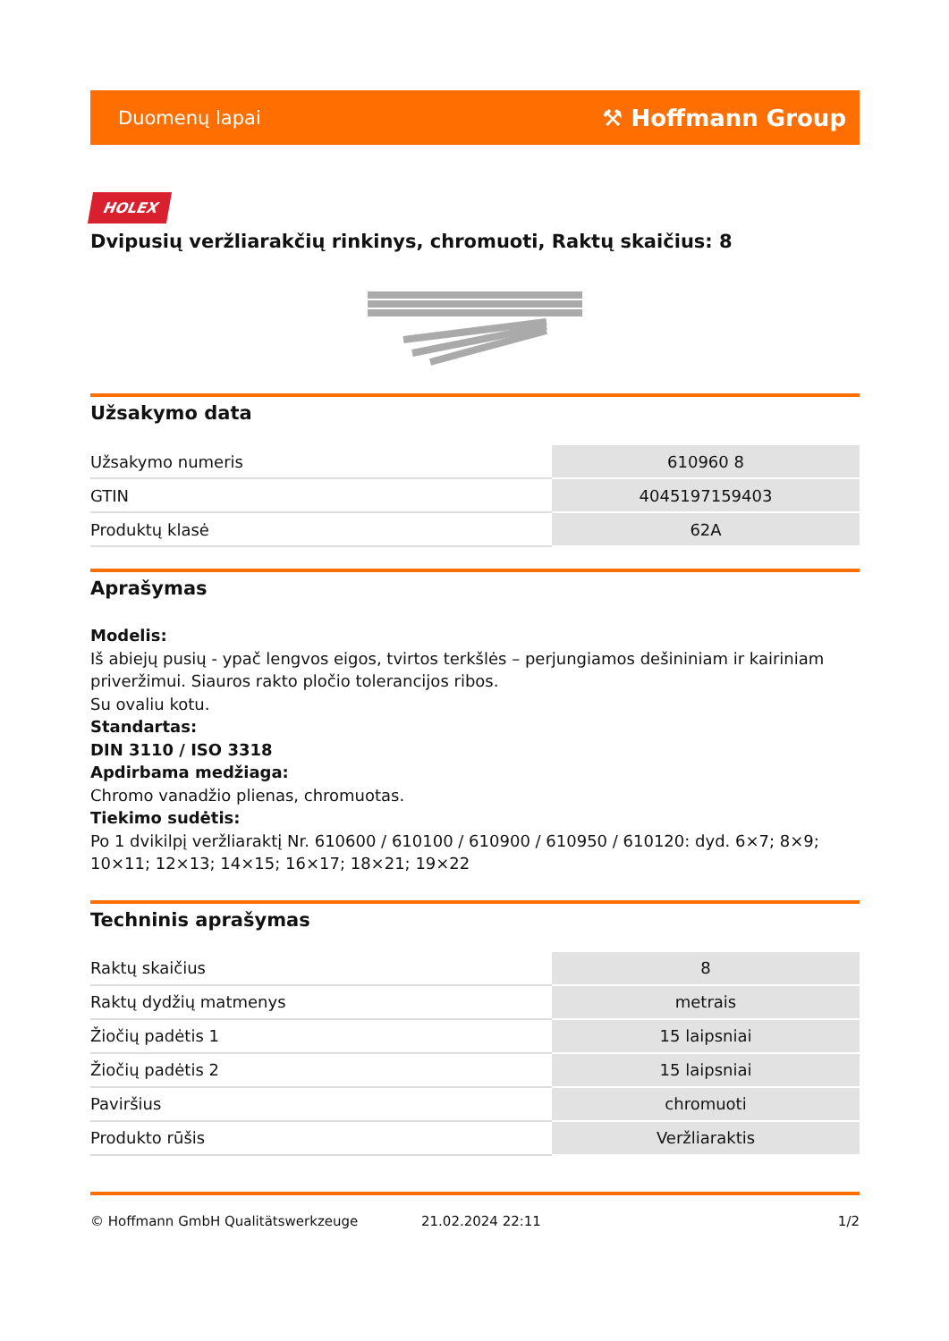Duomenų lapai ⚒ Hoffmann Group
HOLEX
Dvipusių veržliarakčių rinkinys, chromuoti, Raktų skaičius: 8
Užsakymo data
| Užsakymo numeris | 610960 8 |
| GTIN | 4045197159403 |
| Produktų klasė | 62A |
Aprašymas
Modelis:
Iš abiejų pusių - ypač lengvos eigos, tvirtos terkšlės – perjungiamos dešininiam ir kairiniam priveržimui. Siauros rakto pločio tolerancijos ribos.
Su ovaliu kotu.
Standartas:
DIN 3110 / ISO 3318
Apdirbama medžiaga:
Chromo vanadžio plienas, chromuotas.
Tiekimo sudėtis:
Po 1 dvikilpį veržliaraktį Nr. 610600 / 610100 / 610900 / 610950 / 610120: dyd. 6×7; 8×9; 10×11; 12×13; 14×15; 16×17; 18×21; 19×22
Techninis aprašymas
| Raktų skaičius | 8 |
| Raktų dydžių matmenys | metrais |
| Žiočių padėtis 1 | 15 laipsniai |
| Žiočių padėtis 2 | 15 laipsniai |
| Paviršius | chromuoti |
| Produkto rūšis | Veržliaraktis |
© Hoffmann GmbH Qualitätswerkzeuge 21.02.2024 22:11 1/2